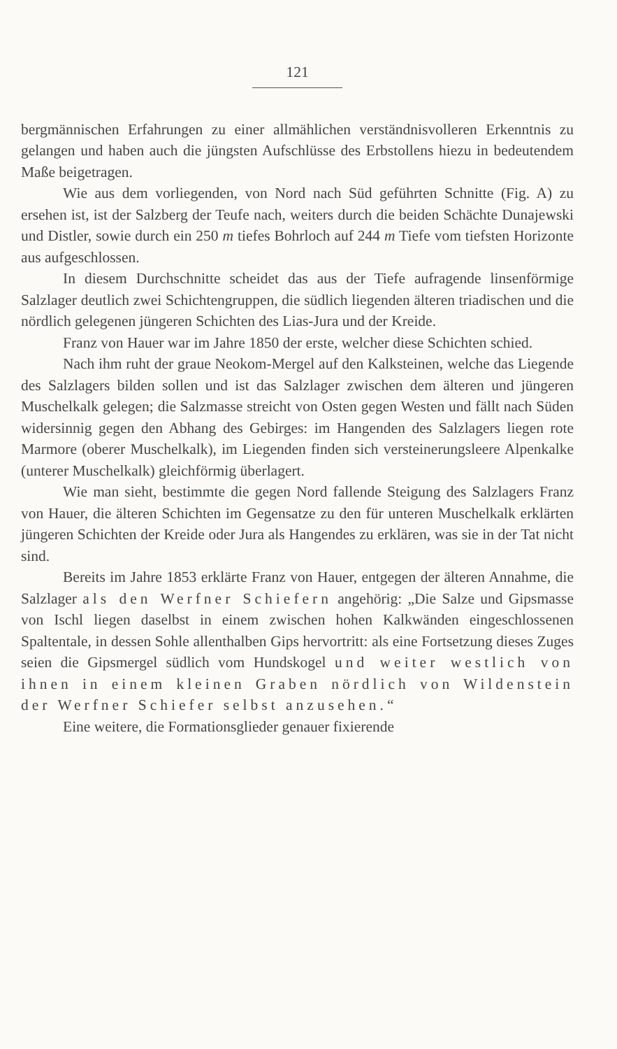121
bergmännischen Erfahrungen zu einer allmählichen verständnisvolleren Erkenntnis zu gelangen und haben auch die jüngsten Aufschlüsse des Erbstollens hiezu in bedeutendem Maße beigetragen.
Wie aus dem vorliegenden, von Nord nach Süd geführten Schnitte (Fig. A) zu ersehen ist, ist der Salzberg der Teufe nach, weiters durch die beiden Schächte Dunajewski und Distler, sowie durch ein 250 m tiefes Bohrloch auf 244 m Tiefe vom tiefsten Horizonte aus aufgeschlossen.
In diesem Durchschnitte scheidet das aus der Tiefe aufragende linsenförmige Salzlager deutlich zwei Schichtengruppen, die südlich liegenden älteren triadischen und die nördlich gelegenen jüngeren Schichten des Lias-Jura und der Kreide.
Franz von Hauer war im Jahre 1850 der erste, welcher diese Schichten schied.
Nach ihm ruht der graue Neokom-Mergel auf den Kalksteinen, welche das Liegende des Salzlagers bilden sollen und ist das Salzlager zwischen dem älteren und jüngeren Muschelkalk gelegen; die Salzmasse streicht von Osten gegen Westen und fällt nach Süden widersinnig gegen den Abhang des Gebirges: im Hangenden des Salzlagers liegen rote Marmore (oberer Muschelkalk), im Liegenden finden sich versteinerungsleere Alpenkalke (unterer Muschelkalk) gleichförmig überlagert.
Wie man sieht, bestimmte die gegen Nord fallende Steigung des Salzlagers Franz von Hauer, die älteren Schichten im Gegensatze zu den für unteren Muschelkalk erklärten jüngeren Schichten der Kreide oder Jura als Hangendes zu erklären, was sie in der Tat nicht sind.
Bereits im Jahre 1853 erklärte Franz von Hauer, entgegen der älteren Annahme, die Salzlager als den Werfner Schiefern angehörig: „Die Salze und Gipsmasse von Ischl liegen daselbst in einem zwischen hohen Kalkwänden eingeschlossenen Spaltentale, in dessen Sohle allenthalben Gips hervortritt: als eine Fortsetzung dieses Zuges seien die Gipsmergel südlich vom Hundskogel und weiter westlich von ihnen in einem kleinen Graben nördlich von Wildenstein der Werfner Schiefer selbst anzusehen.“
Eine weitere, die Formationsglieder genauer fixierende